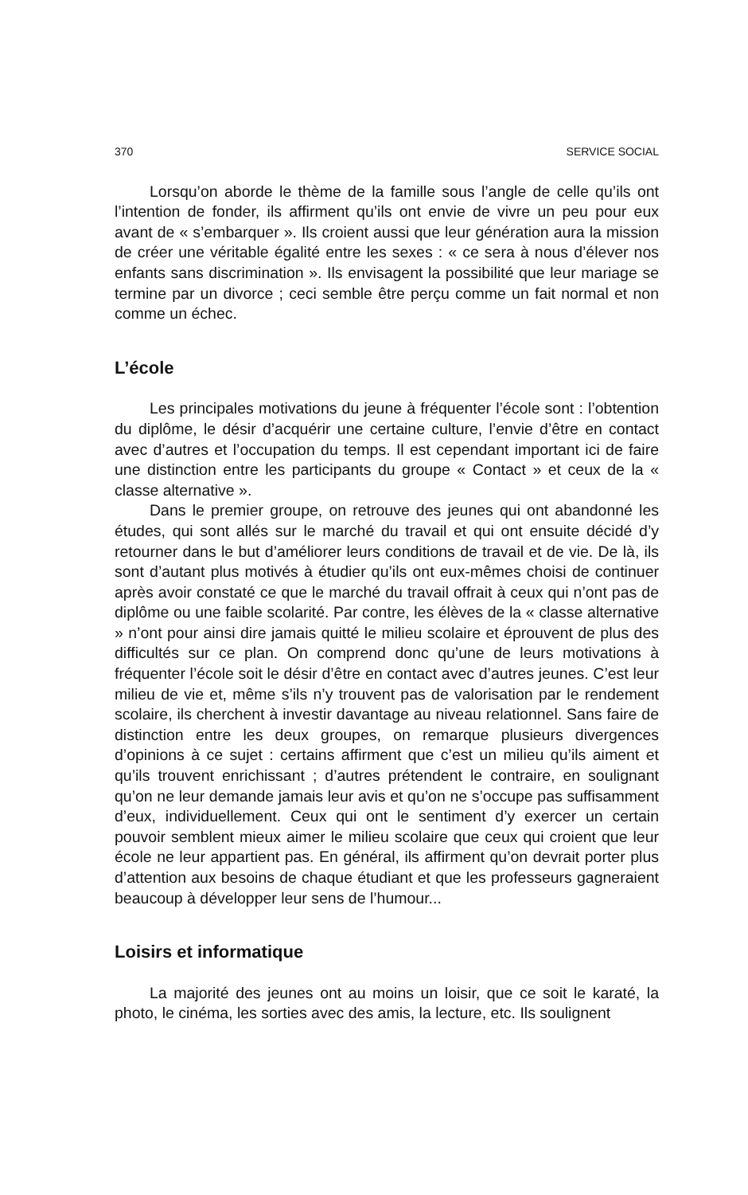370 SERVICE SOCIAL
Lorsqu’on aborde le thème de la famille sous l’angle de celle qu’ils ont l’intention de fonder, ils affirment qu’ils ont envie de vivre un peu pour eux avant de « s’embarquer ». Ils croient aussi que leur génération aura la mission de créer une véritable égalité entre les sexes : « ce sera à nous d’élever nos enfants sans discrimination ». Ils envisagent la possibilité que leur mariage se termine par un divorce ; ceci semble être perçu comme un fait normal et non comme un échec.
L’école
Les principales motivations du jeune à fréquenter l’école sont : l’obtention du diplôme, le désir d’acquérir une certaine culture, l’envie d’être en contact avec d’autres et l’occupation du temps. Il est cependant important ici de faire une distinction entre les participants du groupe « Contact » et ceux de la « classe alternative ».
Dans le premier groupe, on retrouve des jeunes qui ont abandonné les études, qui sont allés sur le marché du travail et qui ont ensuite décidé d’y retourner dans le but d’améliorer leurs conditions de travail et de vie. De là, ils sont d’autant plus motivés à étudier qu’ils ont eux-mêmes choisi de continuer après avoir constaté ce que le marché du travail offrait à ceux qui n’ont pas de diplôme ou une faible scolarité. Par contre, les élèves de la « classe alternative » n’ont pour ainsi dire jamais quitté le milieu scolaire et éprouvent de plus des difficultés sur ce plan. On comprend donc qu’une de leurs motivations à fréquenter l’école soit le désir d’être en contact avec d’autres jeunes. C’est leur milieu de vie et, même s’ils n’y trouvent pas de valorisation par le rendement scolaire, ils cherchent à investir davantage au niveau relationnel. Sans faire de distinction entre les deux groupes, on remarque plusieurs divergences d’opinions à ce sujet : certains affirment que c’est un milieu qu’ils aiment et qu’ils trouvent enrichissant ; d’autres prétendent le contraire, en soulignant qu’on ne leur demande jamais leur avis et qu’on ne s’occupe pas suffisamment d’eux, individuellement. Ceux qui ont le sentiment d’y exercer un certain pouvoir semblent mieux aimer le milieu scolaire que ceux qui croient que leur école ne leur appartient pas. En général, ils affirment qu’on devrait porter plus d’attention aux besoins de chaque étudiant et que les professeurs gagneraient beaucoup à développer leur sens de l’humour...
Loisirs et informatique
La majorité des jeunes ont au moins un loisir, que ce soit le karaté, la photo, le cinéma, les sorties avec des amis, la lecture, etc. Ils soulignent